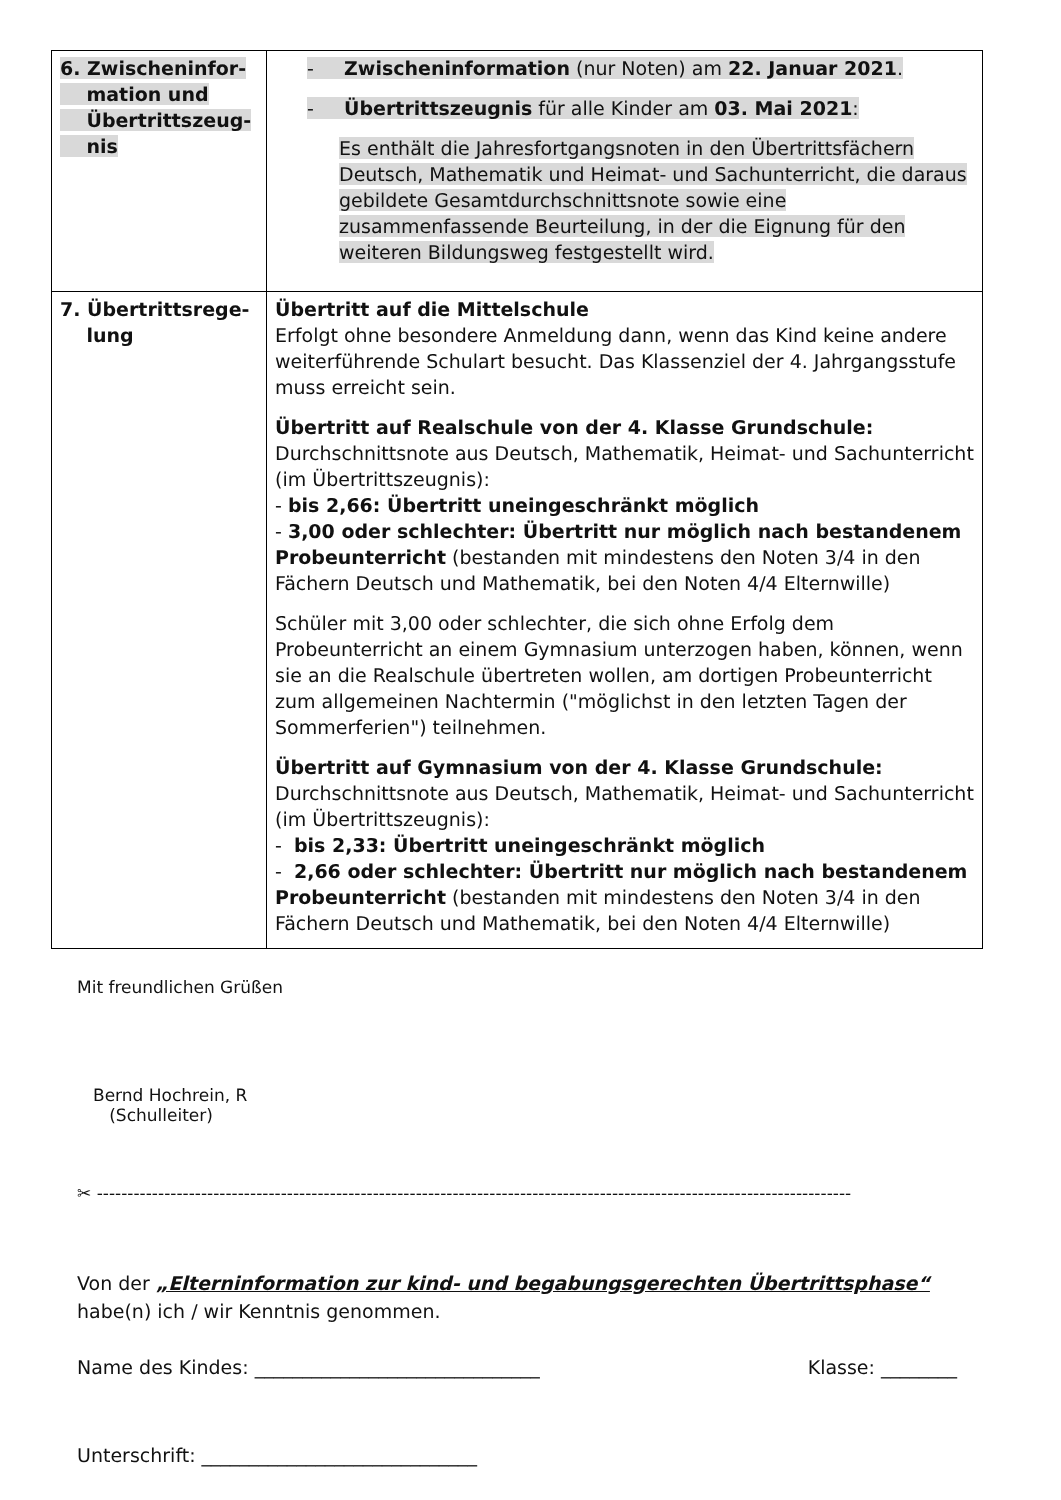| 6. Zwischeninfor- mation und Übertrittszeug- nis | - Zwischeninformation (nur Noten) am 22. Januar 2021 . - Übertrittszeugnis für alle Kinder am 03. Mai 2021 : Es enthält die Jahresfortgangsnoten in den Übertrittsfächern Deutsch, Mathematik und Heimat- und Sachunterricht, die daraus gebildete Gesamtdurchschnittsnote sowie eine zusammenfassende Beurteilung, in der die Eignung für den weiteren Bildungsweg festgestellt wird. |
| 7. Übertrittsrege- lung | Übertritt auf die Mittelschule Erfolgt ohne besondere Anmeldung dann, wenn das Kind keine andere weiterführende Schulart besucht. Das Klassenziel der 4. Jahrgangsstufe muss erreicht sein. Übertritt auf Realschule von der 4. Klasse Grundschule: Durchschnittsnote aus Deutsch, Mathematik, Heimat- und Sachunterricht (im Übertrittszeugnis): - bis 2,66: Übertritt uneingeschränkt möglich - 3,00 oder schlechter: Übertritt nur möglich nach bestandenem Probeunterricht (bestanden mit mindestens den Noten 3/4 in den Fächern Deutsch und Mathematik, bei den Noten 4/4 Elternwille) Schüler mit 3,00 oder schlechter, die sich ohne Erfolg dem Probeunterricht an einem Gymnasium unterzogen haben, können, wenn sie an die Realschule übertreten wollen, am dortigen Probeunterricht zum allgemeinen Nachtermin ("möglichst in den letzten Tagen der Sommerferien") teilnehmen. Übertritt auf Gymnasium von der 4. Klasse Grundschule: Durchschnittsnote aus Deutsch, Mathematik, Heimat- und Sachunterricht (im Übertrittszeugnis): - bis 2,33: Übertritt uneingeschränkt möglich - 2,66 oder schlechter: Übertritt nur möglich nach bestandenem Probeunterricht (bestanden mit mindestens den Noten 3/4 in den Fächern Deutsch und Mathematik, bei den Noten 4/4 Elternwille) |
Mit freundlichen Grüßen
Bernd Hochrein, R
(Schulleiter)
✂ ---------------------------------------------------------------------------------------------------------------------------
Von der „Elterninformation zur kind- und begabungsgerechten Übertrittsphase“
habe(n) ich / wir Kenntnis genommen.
Name des Kindes: ______________________________ Klasse: ________
Unterschrift: _____________________________